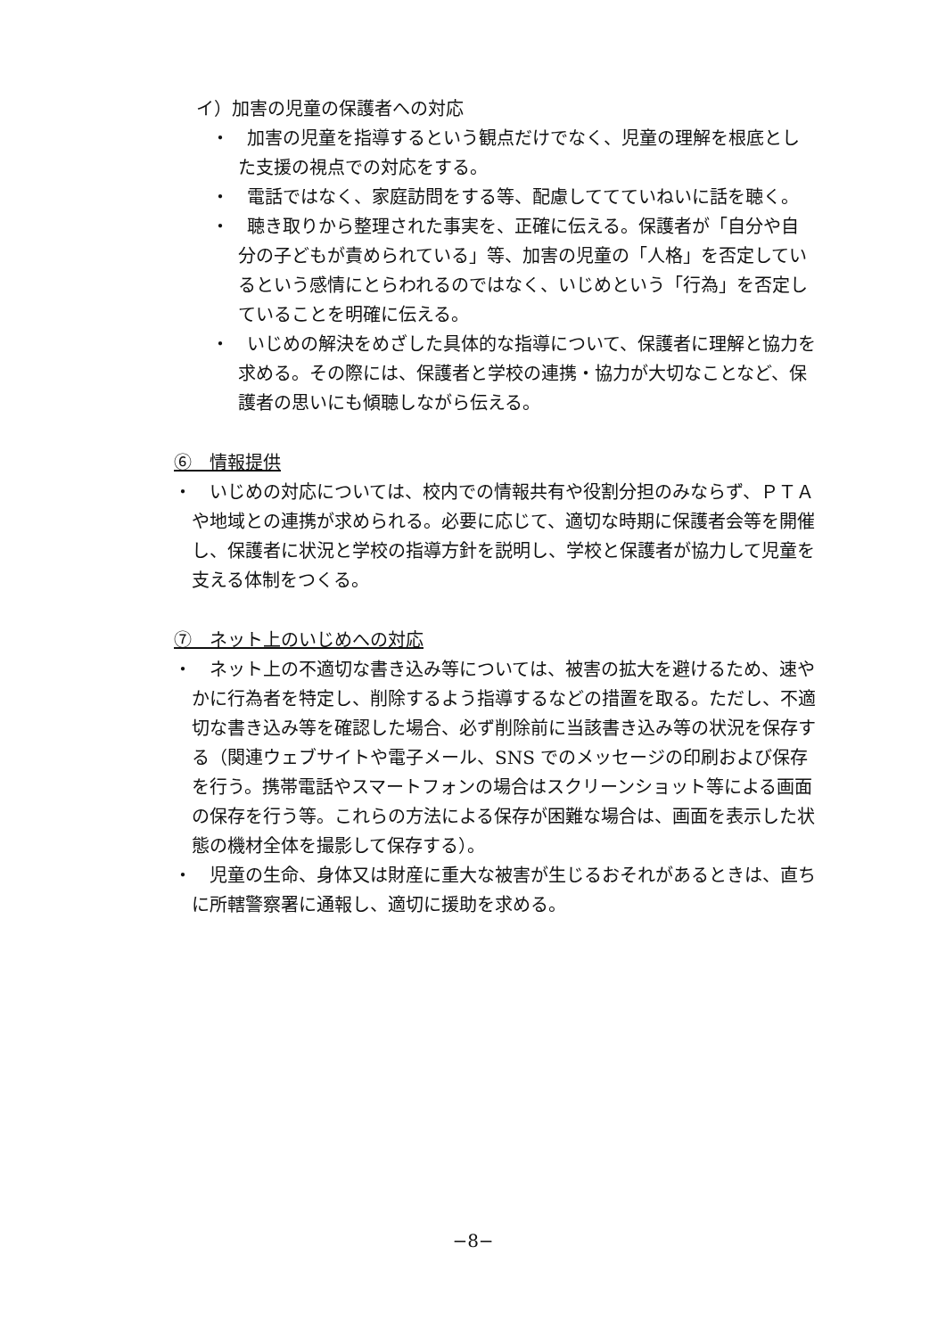イ）加害の児童の保護者への対応
・　加害の児童を指導するという観点だけでなく、児童の理解を根底とした支援の視点での対応をする。
・　電話ではなく、家庭訪問をする等、配慮しててていねいに話を聴く。
・　聴き取りから整理された事実を、正確に伝える。保護者が「自分や自分の子どもが責められている」等、加害の児童の「人格」を否定しているという感情にとらわれるのではなく、いじめという「行為」を否定していることを明確に伝える。
・　いじめの解決をめざした具体的な指導について、保護者に理解と協力を求める。その際には、保護者と学校の連携・協力が大切なことなど、保護者の思いにも傾聴しながら伝える。
⑥　情報提供
・　いじめの対応については、校内での情報共有や役割分担のみならず、ＰＴＡや地域との連携が求められる。必要に応じて、適切な時期に保護者会等を開催し、保護者に状況と学校の指導方針を説明し、学校と保護者が協力して児童を支える体制をつくる。
⑦　ネット上のいじめへの対応
・　ネット上の不適切な書き込み等については、被害の拡大を避けるため、速やかに行為者を特定し、削除するよう指導するなどの措置を取る。ただし、不適切な書き込み等を確認した場合、必ず削除前に当該書き込み等の状況を保存する（関連ウェブサイトや電子メール、SNS でのメッセージの印刷および保存を行う。携帯電話やスマートフォンの場合はスクリーンショット等による画面の保存を行う等。これらの方法による保存が困難な場合は、画面を表示した状態の機材全体を撮影して保存する）。
・　児童の生命、身体又は財産に重大な被害が生じるおそれがあるときは、直ちに所轄警察署に通報し、適切に援助を求める。
−8−